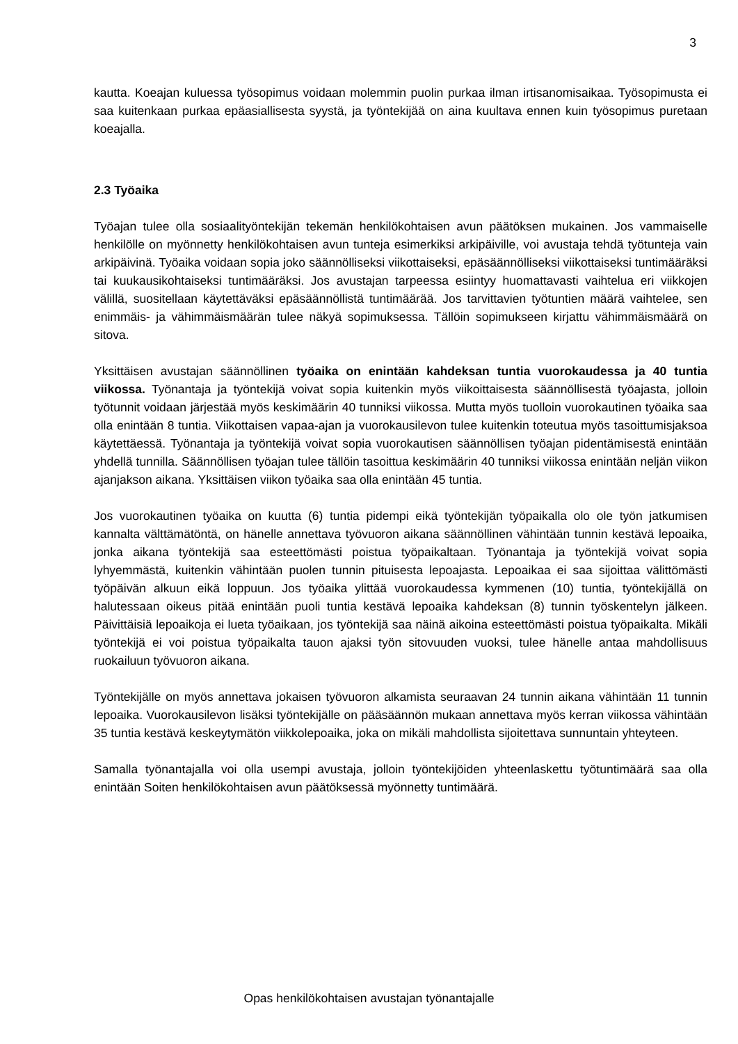3
kautta. Koeajan kuluessa työsopimus voidaan molemmin puolin purkaa ilman irtisanomisaikaa. Työsopimusta ei saa kuitenkaan purkaa epäasiallisesta syystä, ja työntekijää on aina kuultava ennen kuin työsopimus puretaan koeajalla.
2.3 Työaika
Työajan tulee olla sosiaalityöntekijän tekemän henkilökohtaisen avun päätöksen mukainen. Jos vammaiselle henkilölle on myönnetty henkilökohtaisen avun tunteja esimerkiksi arkipäiville, voi avustaja tehdä työtunteja vain arkipäivinä. Työaika voidaan sopia joko säännölliseksi viikottaiseksi, epäsäännölliseksi viikottaiseksi tuntimääräksi tai kuukausikohtaiseksi tuntimääräksi. Jos avustajan tarpeessa esiintyy huomattavasti vaihtelua eri viikkojen välillä, suositellaan käytettäväksi epäsäännöllistä tuntimäärää. Jos tarvittavien työtuntien määrä vaihtelee, sen enimmäis- ja vähimmäismäärän tulee näkyä sopimuksessa. Tällöin sopimukseen kirjattu vähimmäismäärä on sitova.
Yksittäisen avustajan säännöllinen työaika on enintään kahdeksan tuntia vuorokaudessa ja 40 tuntia viikossa. Työnantaja ja työntekijä voivat sopia kuitenkin myös viikoittaisesta säännöllisestä työajasta, jolloin työtunnit voidaan järjestää myös keskimäärin 40 tunniksi viikossa. Mutta myös tuolloin vuorokautinen työaika saa olla enintään 8 tuntia. Viikottaisen vapaa-ajan ja vuorokausilevon tulee kuitenkin toteutua myös tasoittumisjaksoa käytettäessä. Työnantaja ja työntekijä voivat sopia vuorokautisen säännöllisen työajan pidentämisestä enintään yhdellä tunnilla. Säännöllisen työajan tulee tällöin tasoittua keskimäärin 40 tunniksi viikossa enintään neljän viikon ajanjakson aikana. Yksittäisen viikon työaika saa olla enintään 45 tuntia.
Jos vuorokautinen työaika on kuutta (6) tuntia pidempi eikä työntekijän työpaikalla olo ole työn jatkumisen kannalta välttämätöntä, on hänelle annettava työvuoron aikana säännöllinen vähintään tunnin kestävä lepoaika, jonka aikana työntekijä saa esteettömästi poistua työpaikaltaan. Työnantaja ja työntekijä voivat sopia lyhyemmästä, kuitenkin vähintään puolen tunnin pituisesta lepoajasta. Lepoaikaa ei saa sijoittaa välittömästi työpäivän alkuun eikä loppuun. Jos työaika ylittää vuorokaudessa kymmenen (10) tuntia, työntekijällä on halutessaan oikeus pitää enintään puoli tuntia kestävä lepoaika kahdeksan (8) tunnin työskentelyn jälkeen. Päivittäisiä lepoaikoja ei lueta työaikaan, jos työntekijä saa näinä aikoina esteettömästi poistua työpaikalta. Mikäli työntekijä ei voi poistua työpaikalta tauon ajaksi työn sitovuuden vuoksi, tulee hänelle antaa mahdollisuus ruokailuun työvuoron aikana.
Työntekijälle on myös annettava jokaisen työvuoron alkamista seuraavan 24 tunnin aikana vähintään 11 tunnin lepoaika. Vuorokausilevon lisäksi työntekijälle on pääsäännön mukaan annettava myös kerran viikossa vähintään 35 tuntia kestävä keskeytymätön viikkolepoaika, joka on mikäli mahdollista sijoitettava sunnuntain yhteyteen.
Samalla työnantajalla voi olla usempi avustaja, jolloin työntekijöiden yhteenlaskettu työtuntimäärä saa olla enintään Soiten henkilökohtaisen avun päätöksessä myönnetty tuntimäärä.
Opas henkilökohtaisen avustajan työnantajalle